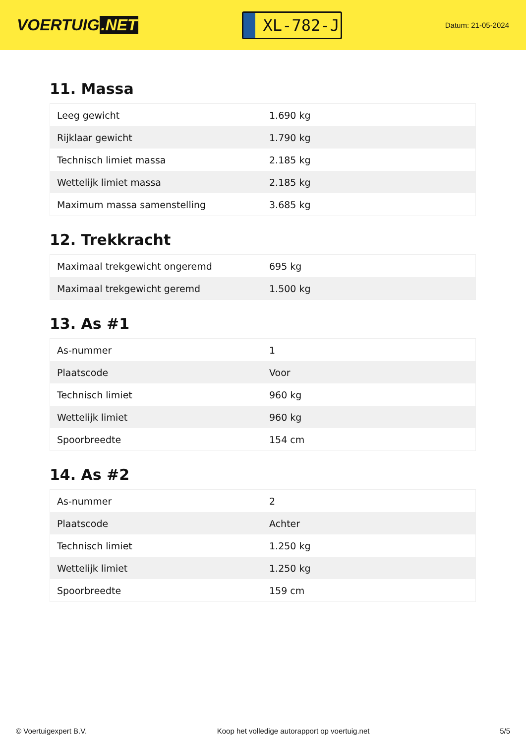VOERTUIG.NET
XL-782-J
Datum: 21-05-2024
11. Massa
| Leeg gewicht | 1.690 kg |
| Rijklaar gewicht | 1.790 kg |
| Technisch limiet massa | 2.185 kg |
| Wettelijk limiet massa | 2.185 kg |
| Maximum massa samenstelling | 3.685 kg |
12. Trekkracht
| Maximaal trekgewicht ongeremd | 695 kg |
| Maximaal trekgewicht geremd | 1.500 kg |
13. As #1
| As-nummer | 1 |
| Plaatscode | Voor |
| Technisch limiet | 960 kg |
| Wettelijk limiet | 960 kg |
| Spoorbreedte | 154 cm |
14. As #2
| As-nummer | 2 |
| Plaatscode | Achter |
| Technisch limiet | 1.250 kg |
| Wettelijk limiet | 1.250 kg |
| Spoorbreedte | 159 cm |
© Voertuigexpert B.V. Koop het volledige autorapport op voertuig.net 5/5